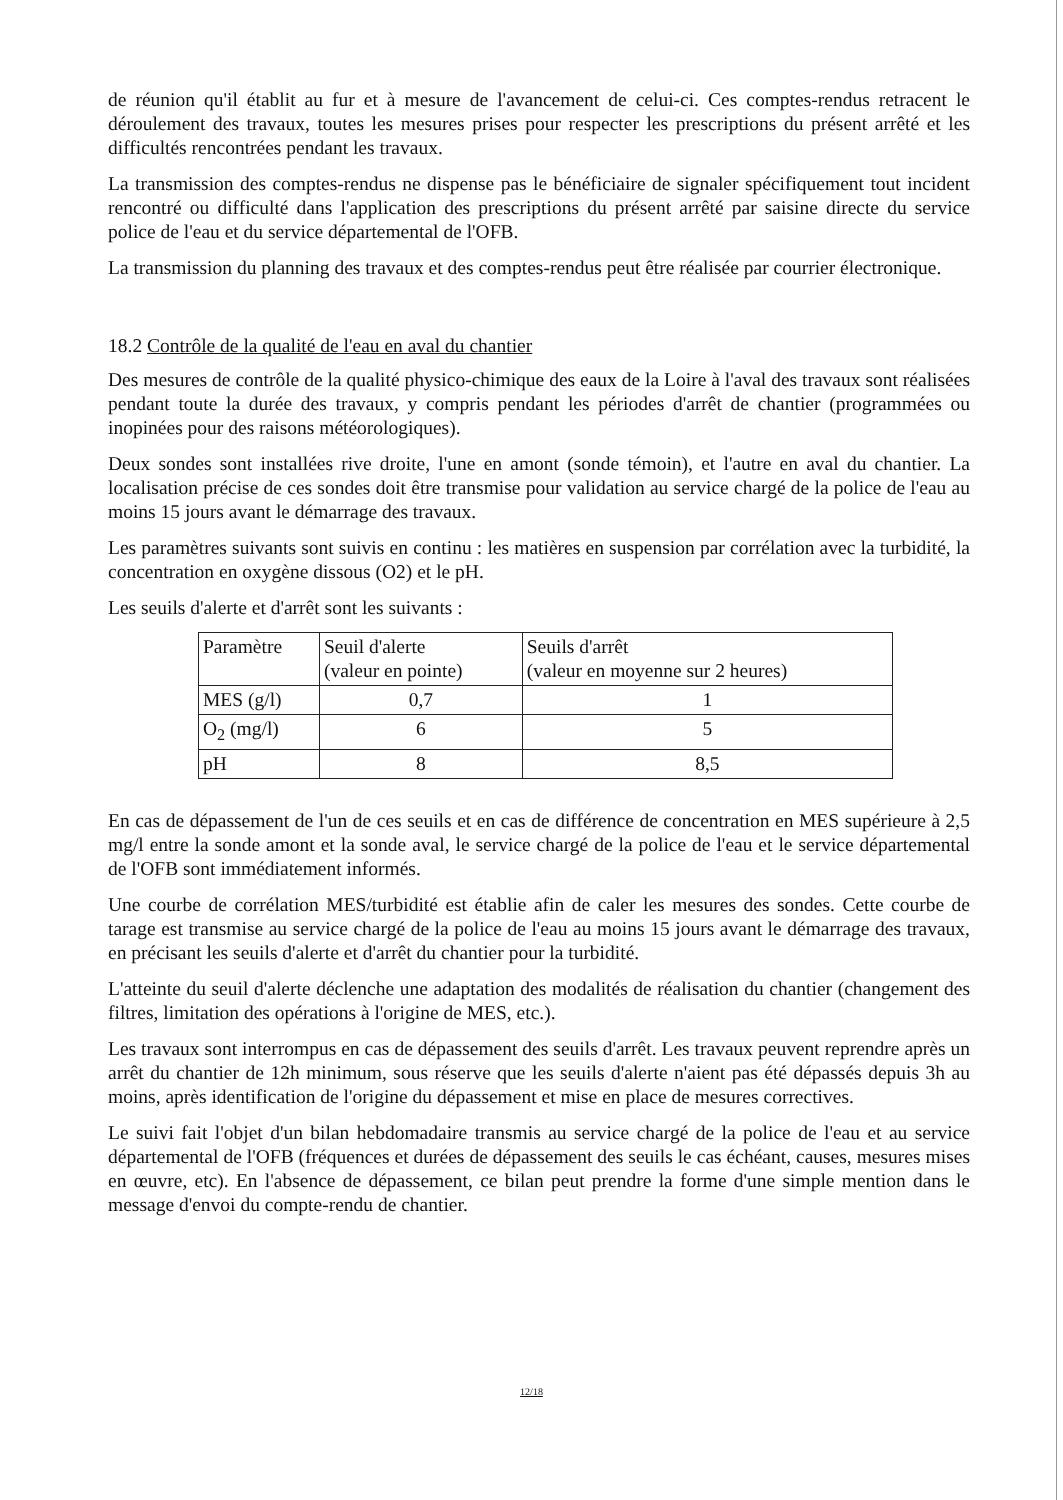de réunion qu'il établit au fur et à mesure de l'avancement de celui-ci. Ces comptes-rendus retracent le déroulement des travaux, toutes les mesures prises pour respecter les prescriptions du présent arrêté et les difficultés rencontrées pendant les travaux.
La transmission des comptes-rendus ne dispense pas le bénéficiaire de signaler spécifiquement tout incident rencontré ou difficulté dans l'application des prescriptions du présent arrêté par saisine directe du service police de l'eau et du service départemental de l'OFB.
La transmission du planning des travaux et des comptes-rendus peut être réalisée par courrier électronique.
18.2 Contrôle de la qualité de l'eau en aval du chantier
Des mesures de contrôle de la qualité physico-chimique des eaux de la Loire à l'aval des travaux sont réalisées pendant toute la durée des travaux, y compris pendant les périodes d'arrêt de chantier (programmées ou inopinées pour des raisons météorologiques).
Deux sondes sont installées rive droite, l'une en amont (sonde témoin), et l'autre en aval du chantier. La localisation précise de ces sondes doit être transmise pour validation au service chargé de la police de l'eau au moins 15 jours avant le démarrage des travaux.
Les paramètres suivants sont suivis en continu : les matières en suspension par corrélation avec la turbidité, la concentration en oxygène dissous (O2) et le pH.
Les seuils d'alerte et d'arrêt sont les suivants :
| Paramètre | Seuil d'alerte (valeur en pointe) | Seuils d'arrêt (valeur en moyenne sur 2 heures) |
| MES (g/l) | 0,7 | 1 |
| O<sub>2</sub> (mg/l) | 6 | 5 |
| pH | 8 | 8,5 |
En cas de dépassement de l'un de ces seuils et en cas de différence de concentration en MES supérieure à 2,5 mg/l entre la sonde amont et la sonde aval, le service chargé de la police de l'eau et le service départemental de l'OFB sont immédiatement informés.
Une courbe de corrélation MES/turbidité est établie afin de caler les mesures des sondes. Cette courbe de tarage est transmise au service chargé de la police de l'eau au moins 15 jours avant le démarrage des travaux, en précisant les seuils d'alerte et d'arrêt du chantier pour la turbidité.
L'atteinte du seuil d'alerte déclenche une adaptation des modalités de réalisation du chantier (changement des filtres, limitation des opérations à l'origine de MES, etc.).
Les travaux sont interrompus en cas de dépassement des seuils d'arrêt. Les travaux peuvent reprendre après un arrêt du chantier de 12h minimum, sous réserve que les seuils d'alerte n'aient pas été dépassés depuis 3h au moins, après identification de l'origine du dépassement et mise en place de mesures correctives.
Le suivi fait l'objet d'un bilan hebdomadaire transmis au service chargé de la police de l'eau et au service départemental de l'OFB (fréquences et durées de dépassement des seuils le cas échéant, causes, mesures mises en œuvre, etc). En l'absence de dépassement, ce bilan peut prendre la forme d'une simple mention dans le message d'envoi du compte-rendu de chantier.
12/18